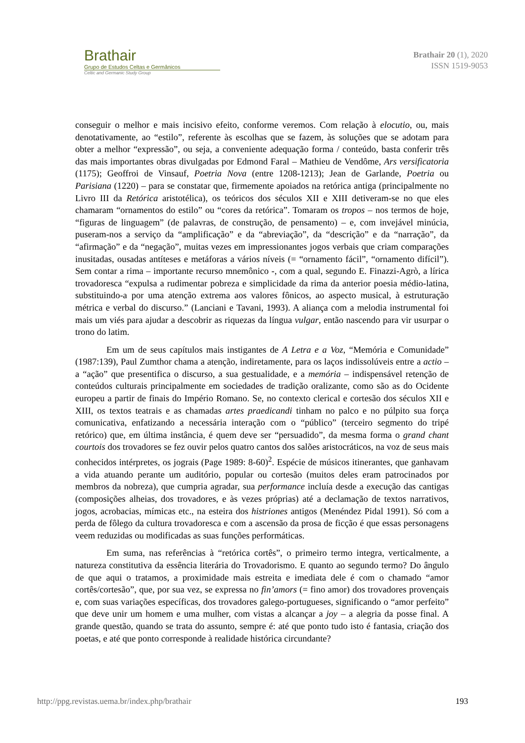Brathair
Grupo de Estudos Celtas e Germânicos
Celtic and Germanic Study Group
Brathair 20 (1), 2020
ISSN 1519-9053
conseguir o melhor e mais incisivo efeito, conforme veremos. Com relação à elocutio, ou, mais denotativamente, ao “estilo”, referente às escolhas que se fazem, às soluções que se adotam para obter a melhor “expressão”, ou seja, a conveniente adequação forma / conteúdo, basta conferir três das mais importantes obras divulgadas por Edmond Faral – Mathieu de Vendôme, Ars versificatoria (1175); Geoffroi de Vinsauf, Poetria Nova (entre 1208-1213); Jean de Garlande, Poetria ou Parisiana (1220) – para se constatar que, firmemente apoiados na retórica antiga (principalmente no Livro III da Retórica aristotélica), os teóricos dos séculos XII e XIII detiveram-se no que eles chamaram “ornamentos do estilo” ou “cores da retórica”. Tomaram os tropos – nos termos de hoje, “figuras de linguagem” (de palavras, de construção, de pensamento) – e, com invejável minúcia, puseram-nos a serviço da “amplificação” e da “abreviação”, da “descrição” e da “narração”, da “afirmação” e da “negação”, muitas vezes em impressionantes jogos verbais que criam comparações inusitadas, ousadas antíteses e metáforas a vários níveis (= “ornamento fácil”, “ornamento difícil”). Sem contar a rima – importante recurso mnemônico -, com a qual, segundo E. Finazzi-Agrò, a lírica trovadoresca “expulsa a rudimentar pobreza e simplicidade da rima da anterior poesia médio-latina, substituindo-a por uma atenção extrema aos valores fônicos, ao aspecto musical, à estruturação métrica e verbal do discurso.” (Lanciani e Tavani, 1993). A aliança com a melodia instrumental foi mais um viés para ajudar a descobrir as riquezas da língua vulgar, então nascendo para vir usurpar o trono do latim.
Em um de seus capítulos mais instigantes de A Letra e a Voz, “Memória e Comunidade” (1987:139), Paul Zumthor chama a atenção, indiretamente, para os laços indissolúveis entre a actio – a “ação” que presentifica o discurso, a sua gestualidade, e a memória – indispensável retenção de conteúdos culturais principalmente em sociedades de tradição oralizante, como são as do Ocidente europeu a partir de finais do Império Romano. Se, no contexto clerical e cortesão dos séculos XII e XIII, os textos teatrais e as chamadas artes praedicandi tinham no palco e no púlpito sua força comunicativa, enfatizando a necessária interação com o “público” (terceiro segmento do tripé retórico) que, em última instância, é quem deve ser “persuadido”, da mesma forma o grand chant courtois dos trovadores se fez ouvir pelos quatro cantos dos salões aristocráticos, na voz de seus mais conhecidos intérpretes, os jograis (Page 1989: 8-60)<sup>2</sup>. Espécie de músicos itinerantes, que ganhavam a vida atuando perante um auditório, popular ou cortesão (muitos deles eram patrocinados por membros da nobreza), que cumpria agradar, sua performance incluía desde a execução das cantigas (composições alheias, dos trovadores, e às vezes próprias) até a declamação de textos narrativos, jogos, acrobacias, mímicas etc., na esteira dos histriones antigos (Menéndez Pidal 1991). Só com a perda de fôlego da cultura trovadoresca e com a ascensão da prosa de ficção é que essas personagens veem reduzidas ou modificadas as suas funções performáticas.
Em suma, nas referências à “retórica cortês”, o primeiro termo integra, verticalmente, a natureza constitutiva da essência literária do Trovadorismo. E quanto ao segundo termo? Do ângulo de que aqui o tratamos, a proximidade mais estreita e imediata dele é com o chamado “amor cortês/cortesão”, que, por sua vez, se expressa no fin’amors (= fino amor) dos trovadores provençais e, com suas variações específicas, dos trovadores galego-portugueses, significando o “amor perfeito” que deve unir um homem e uma mulher, com vistas a alcançar a joy – a alegria da posse final. A grande questão, quando se trata do assunto, sempre é: até que ponto tudo isto é fantasia, criação dos poetas, e até que ponto corresponde à realidade histórica circundante?
http://ppg.revistas.uema.br/index.php/brathair 193